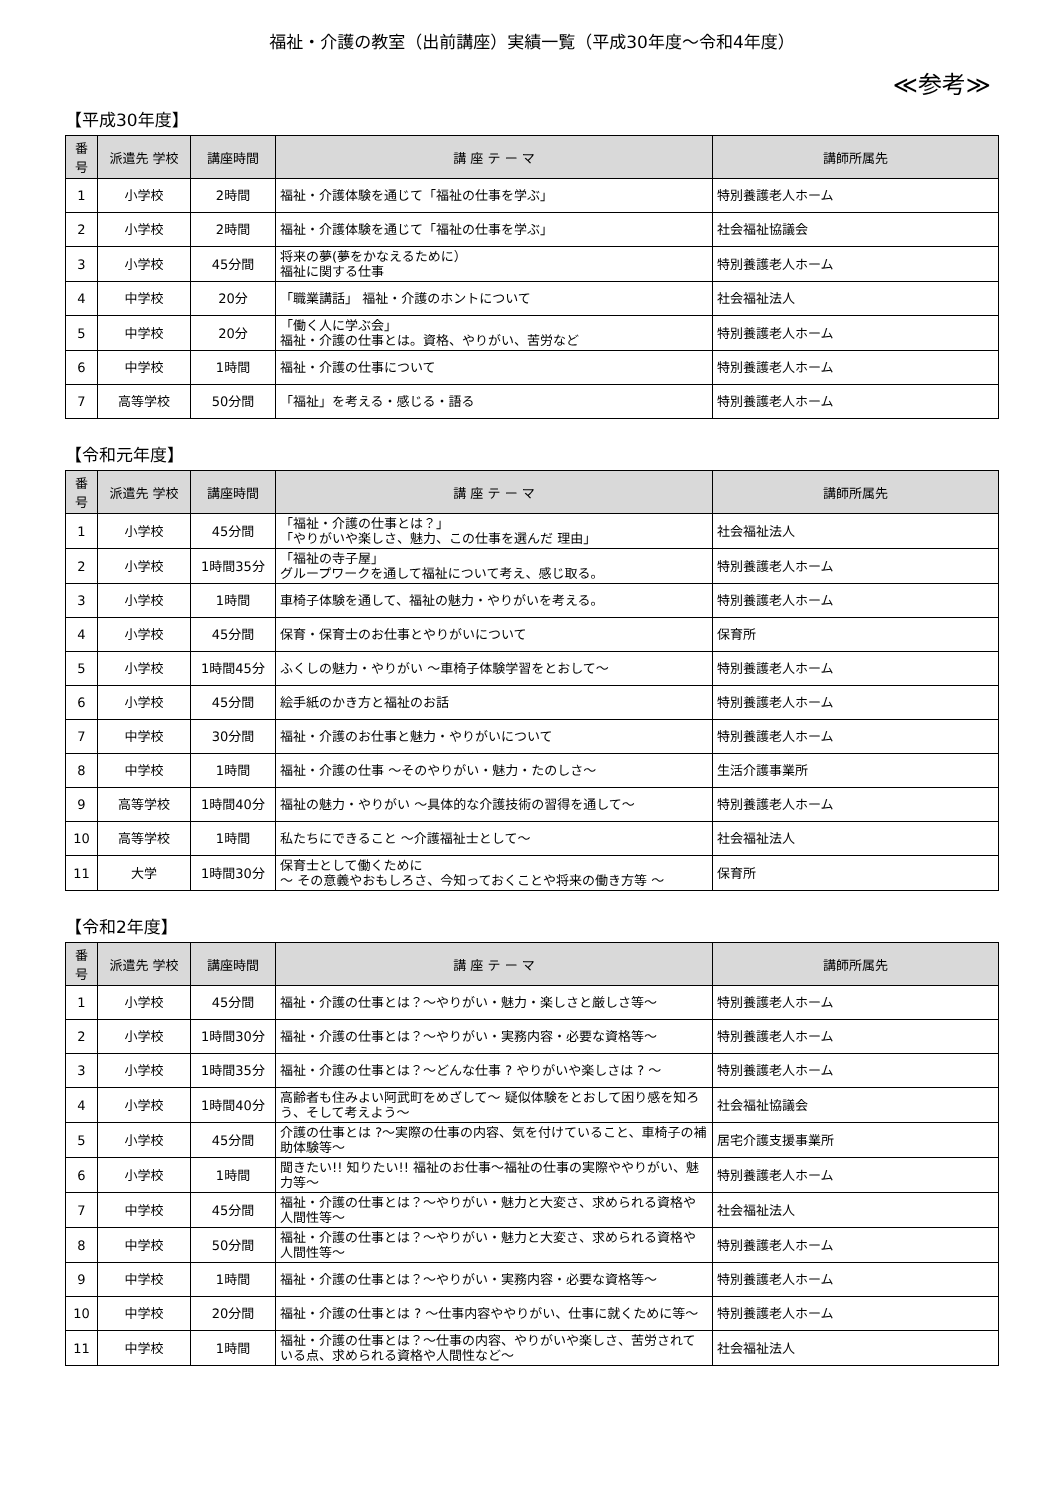福祉・介護の教室（出前講座）実績一覧（平成30年度～令和4年度）
≪参考≫
【平成30年度】
| 番号 | 派遣先 学校 | 講座時間 | 講 座 テ ー マ | 講師所属先 |
| --- | --- | --- | --- | --- |
| 1 | 小学校 | 2時間 | 福祉・介護体験を通じて「福祉の仕事を学ぶ」 | 特別養護老人ホーム |
| 2 | 小学校 | 2時間 | 福祉・介護体験を通じて「福祉の仕事を学ぶ」 | 社会福祉協議会 |
| 3 | 小学校 | 45分間 | 将来の夢(夢をかなえるために） 福祉に関する仕事 | 特別養護老人ホーム |
| 4 | 中学校 | 20分 | 「職業講話」 福祉・介護のホントについて | 社会福祉法人 |
| 5 | 中学校 | 20分 | 「働く人に学ぶ会」 福祉・介護の仕事とは。資格、やりがい、苦労など | 特別養護老人ホーム |
| 6 | 中学校 | 1時間 | 福祉・介護の仕事について | 特別養護老人ホーム |
| 7 | 高等学校 | 50分間 | 「福祉」を考える・感じる・語る | 特別養護老人ホーム |
【令和元年度】
| 番号 | 派遣先 学校 | 講座時間 | 講 座 テ ー マ | 講師所属先 |
| --- | --- | --- | --- | --- |
| 1 | 小学校 | 45分間 | 「福祉・介護の仕事とは？」 「やりがいや楽しさ、魅力、この仕事を選んだ 理由」 | 社会福祉法人 |
| 2 | 小学校 | 1時間35分 | 「福祉の寺子屋」 グループワークを通して福祉について考え、感じ取る。 | 特別養護老人ホーム |
| 3 | 小学校 | 1時間 | 車椅子体験を通して、福祉の魅力・やりがいを考える。 | 特別養護老人ホーム |
| 4 | 小学校 | 45分間 | 保育・保育士のお仕事とやりがいについて | 保育所 |
| 5 | 小学校 | 1時間45分 | ふくしの魅力・やりがい ～車椅子体験学習をとおして～ | 特別養護老人ホーム |
| 6 | 小学校 | 45分間 | 絵手紙のかき方と福祉のお話 | 特別養護老人ホーム |
| 7 | 中学校 | 30分間 | 福祉・介護のお仕事と魅力・やりがいについて | 特別養護老人ホーム |
| 8 | 中学校 | 1時間 | 福祉・介護の仕事 ～そのやりがい・魅力・たのしさ～ | 生活介護事業所 |
| 9 | 高等学校 | 1時間40分 | 福祉の魅力・やりがい ～具体的な介護技術の習得を通して～ | 特別養護老人ホーム |
| 10 | 高等学校 | 1時間 | 私たちにできること ～介護福祉士として～ | 社会福祉法人 |
| 11 | 大学 | 1時間30分 | 保育士として働くために ～ その意義やおもしろさ、今知っておくことや将来の働き方等 ～ | 保育所 |
【令和2年度】
| 番号 | 派遣先 学校 | 講座時間 | 講 座 テ ー マ | 講師所属先 |
| --- | --- | --- | --- | --- |
| 1 | 小学校 | 45分間 | 福祉・介護の仕事とは？～やりがい・魅力・楽しさと厳しさ等～ | 特別養護老人ホーム |
| 2 | 小学校 | 1時間30分 | 福祉・介護の仕事とは？～やりがい・実務内容・必要な資格等～ | 特別養護老人ホーム |
| 3 | 小学校 | 1時間35分 | 福祉・介護の仕事とは？～どんな仕事 ? やりがいや楽しさは ? ～ | 特別養護老人ホーム |
| 4 | 小学校 | 1時間40分 | 高齢者も住みよい阿武町をめざして～ 疑似体験をとおして困り感を知ろう、そして考えよう～ | 社会福祉協議会 |
| 5 | 小学校 | 45分間 | 介護の仕事とは ?～実際の仕事の内容、気を付けていること、車椅子の補助体験等～ | 居宅介護支援事業所 |
| 6 | 小学校 | 1時間 | 聞きたい!! 知りたい!! 福祉のお仕事～福祉の仕事の実際ややりがい、魅力等～ | 特別養護老人ホーム |
| 7 | 中学校 | 45分間 | 福祉・介護の仕事とは？～やりがい・魅力と大変さ、求められる資格や人間性等～ | 社会福祉法人 |
| 8 | 中学校 | 50分間 | 福祉・介護の仕事とは？～やりがい・魅力と大変さ、求められる資格や人間性等～ | 特別養護老人ホーム |
| 9 | 中学校 | 1時間 | 福祉・介護の仕事とは？～やりがい・実務内容・必要な資格等～ | 特別養護老人ホーム |
| 10 | 中学校 | 20分間 | 福祉・介護の仕事とは ? ～仕事内容ややりがい、仕事に就くために等～ | 特別養護老人ホーム |
| 11 | 中学校 | 1時間 | 福祉・介護の仕事とは？～仕事の内容、やりがいや楽しさ、苦労されている点、求められる資格や人間性など～ | 社会福祉法人 |